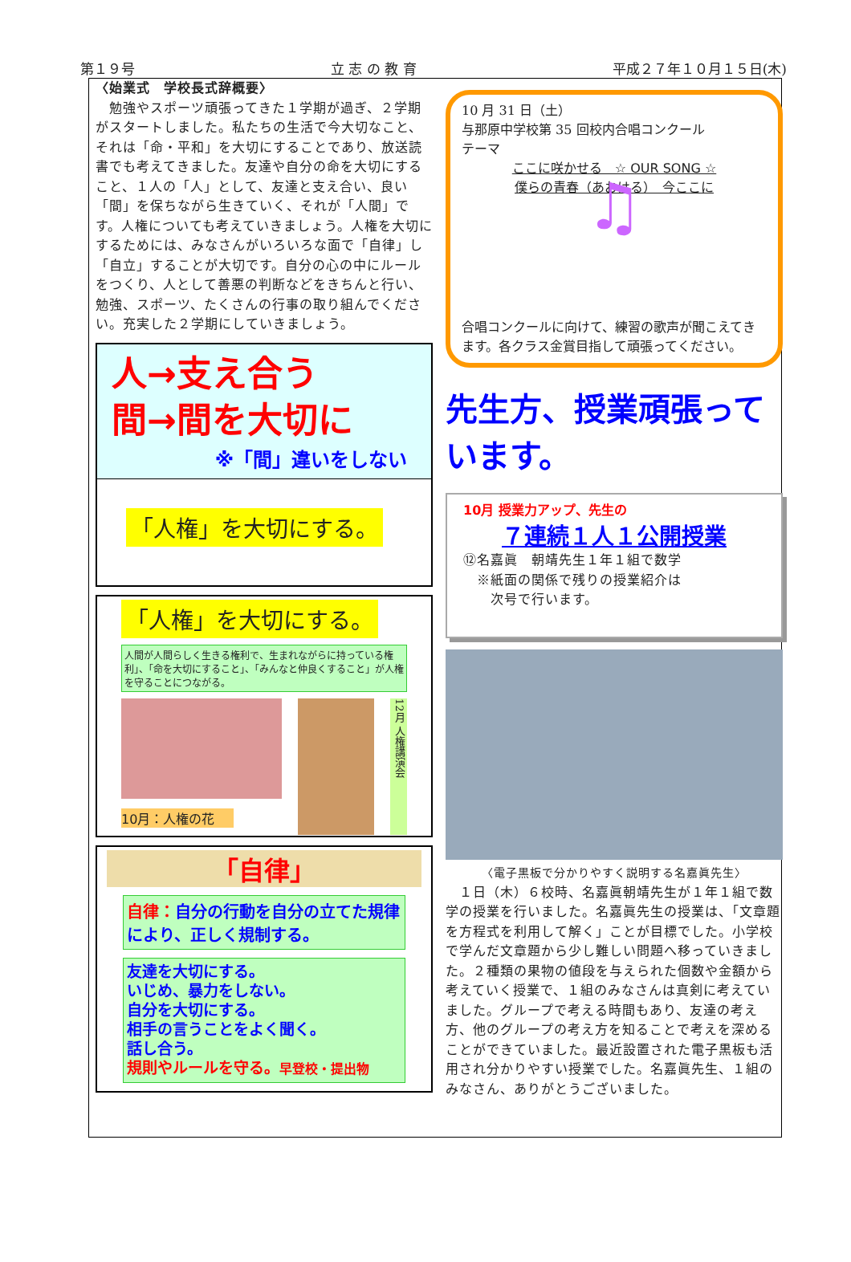第１９号 立 志 の 教 育 平成２７年１０月１５日(木)
〈始業式　学校長式辞概要〉
　勉強やスポーツ頑張ってきた１学期が過ぎ、２学期がスタートしました。私たちの生活で今大切なこと、それは「命・平和」を大切にすることであり、放送読書でも考えてきました。友達や自分の命を大切にすること、１人の「人」として、友達と支え合い、良い「間」を保ちながら生きていく、それが「人間」です。人権についても考えていきましょう。人権を大切にするためには、みなさんがいろいろな面で「自律」し「自立」することが大切です。自分の心の中にルールをつくり、人として善悪の判断などをきちんと行い、勉強、スポーツ、たくさんの行事の取り組んでください。充実した２学期にしていきましょう。
人→支え合う
間→間を大切に
※「間」違いをしない
「人権」を大切にする。
「人権」を大切にする。
人間が人間らしく生きる権利で、生まれながらに持っている権利」、「命を大切にすること」、「みんなと仲良くすること」が人権を守ることにつながる。
10月：人権の花
12月 人権講演会
「自律」
自律：自分の行動を自分の立てた規律により、正しく規制する。
友達を大切にする。
いじめ、暴力をしない。
自分を大切にする。
相手の言うことをよく聞く。
話し合う。
規則やルールを守る。早登校・提出物
10 月 31 日（土）
与那原中学校第 35 回校内合唱コンクール
テーマ
ここに咲かせる　☆ OUR SONG ☆
僕らの青春（あおはる）　今ここに
♫
合唱コンクールに向けて、練習の歌声が聞こえてきます。各クラス金賞目指して頑張ってください。
先生方、授業頑張っています。
10月 授業力アップ、先生の
７連続１人１公開授業
⑫名嘉眞　朝靖先生１年１組で数学
　※紙面の関係で残りの授業紹介は
　　次号で行います。
〈電子黒板で分かりやすく説明する名嘉眞先生〉
　１日（木）６校時、名嘉眞朝靖先生が１年１組で数学の授業を行いました。名嘉眞先生の授業は、「文章題を方程式を利用して解く」ことが目標でした。小学校で学んだ文章題から少し難しい問題へ移っていきました。２種類の果物の値段を与えられた個数や金額から考えていく授業で、１組のみなさんは真剣に考えていました。グループで考える時間もあり、友達の考え方、他のグループの考え方を知ることで考えを深めることができていました。最近設置された電子黒板も活用され分かりやすい授業でした。名嘉眞先生、１組のみなさん、ありがとうございました。